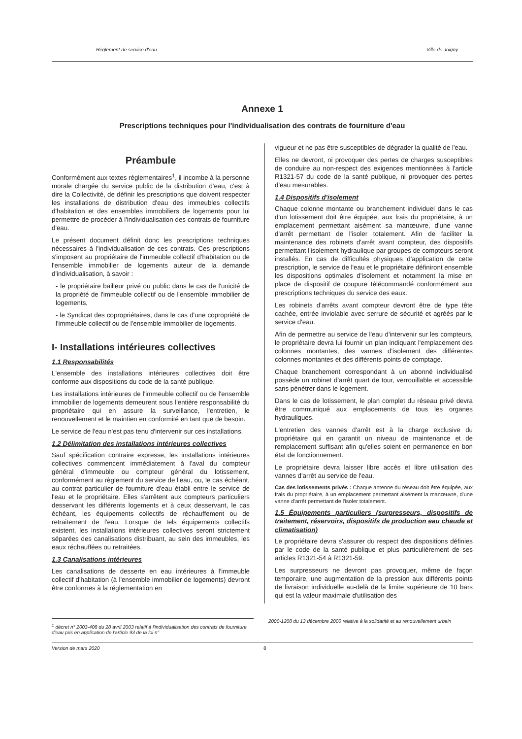Règlement de service d'eau Ville de Joigny
Annexe 1
Prescriptions techniques pour l'individualisation des contrats de fourniture d'eau
Préambule
Conformément aux textes réglementaires<sup>1</sup>, il incombe à la personne morale chargée du service public de la distribution d'eau, c'est à dire la Collectivité, de définir les prescriptions que doivent respecter les installations de distribution d'eau des immeubles collectifs d'habitation et des ensembles immobiliers de logements pour lui permettre de procéder à l'individualisation des contrats de fourniture d'eau.
Le présent document définit donc les prescriptions techniques nécessaires à l'individualisation de ces contrats. Ces prescriptions s'imposent au propriétaire de l'immeuble collectif d'habitation ou de l'ensemble immobilier de logements auteur de la demande d'individualisation, à savoir :
- le propriétaire bailleur privé ou public dans le cas de l'unicité de la propriété de l'immeuble collectif ou de l'ensemble immobilier de logements,
- le Syndicat des copropriétaires, dans le cas d'une copropriété de l'immeuble collectif ou de l'ensemble immobilier de logements.
I- Installations intérieures collectives
1.1 Responsabilités
L'ensemble des installations intérieures collectives doit être conforme aux dispositions du code de la santé publique.
Les installations intérieures de l'immeuble collectif ou de l'ensemble immobilier de logements demeurent sous l'entière responsabilité du propriétaire qui en assure la surveillance, l'entretien, le renouvellement et le maintien en conformité en tant que de besoin.
Le service de l'eau n'est pas tenu d'intervenir sur ces installations.
1.2 Délimitation des installations intérieures collectives
Sauf spécification contraire expresse, les installations intérieures collectives commencent immédiatement à l'aval du compteur général d'immeuble ou compteur général du lotissement, conformément au règlement du service de l'eau, ou, le cas échéant, au contrat particulier de fourniture d'eau établi entre le service de l'eau et le propriétaire. Elles s'arrêtent aux compteurs particuliers desservant les différents logements et à ceux desservant, le cas échéant, les équipements collectifs de réchauffement ou de retraitement de l'eau. Lorsque de tels équipements collectifs existent, les installations intérieures collectives seront strictement séparées des canalisations distribuant, au sein des immeubles, les eaux réchauffées ou retraitées.
1.3 Canalisations intérieures
Les canalisations de desserte en eau intérieures à l'immeuble collectif d'habitation (à l'ensemble immobilier de logements) devront être conformes à la réglementation en
vigueur et ne pas être susceptibles de dégrader la qualité de l'eau.
Elles ne devront, ni provoquer des pertes de charges susceptibles de conduire au non-respect des exigences mentionnées à l'article R1321-57 du code de la santé publique, ni provoquer des pertes d'eau mesurables.
1.4 Dispositifs d'isolement
Chaque colonne montante ou branchement individuel dans le cas d'un lotissement doit être équipée, aux frais du propriétaire, à un emplacement permettant aisément sa manœuvre, d'une vanne d'arrêt permettant de l'isoler totalement. Afin de faciliter la maintenance des robinets d'arrêt avant compteur, des dispositifs permettant l'isolement hydraulique par groupes de compteurs seront installés. En cas de difficultés physiques d'application de cette prescription, le service de l'eau et le propriétaire définiront ensemble les dispositions optimales d'isolement et notamment la mise en place de dispositif de coupure télécommandé conformément aux prescriptions techniques du service des eaux.
Les robinets d'arrêts avant compteur devront être de type tête cachée, entrée inviolable avec serrure de sécurité et agréés par le service d'eau.
Afin de permettre au service de l'eau d'intervenir sur les compteurs, le propriétaire devra lui fournir un plan indiquant l'emplacement des colonnes montantes, des vannes d'isolement des différentes colonnes montantes et des différents points de comptage.
Chaque branchement correspondant à un abonné individualisé possède un robinet d'arrêt quart de tour, verrouillable et accessible sans pénétrer dans le logement.
Dans le cas de lotissement, le plan complet du réseau privé devra être communiqué aux emplacements de tous les organes hydrauliques.
L'entretien des vannes d'arrêt est à la charge exclusive du propriétaire qui en garantit un niveau de maintenance et de remplacement suffisant afin qu'elles soient en permanence en bon état de fonctionnement.
Le propriétaire devra laisser libre accès et libre utilisation des vannes d'arrêt au service de l'eau.
Cas des lotissements privés : Chaque antenne du réseau doit être équipée, aux frais du propriétaire, à un emplacement permettant aisément la manœuvre, d'une vanne d'arrêt permettant de l'isoler totalement.
1.5 Équipements particuliers (surpresseurs, dispositifs de traitement, réservoirs, dispositifs de production eau chaude et climatisation)
Le propriétaire devra s'assurer du respect des dispositions définies par le code de la santé publique et plus particulièrement de ses articles R1321-54 à R1321-59.
Les surpresseurs ne devront pas provoquer, même de façon temporaire, une augmentation de la pression aux différents points de livraison individuelle au-delà de la limite supérieure de 10 bars qui est la valeur maximale d'utilisation des
<sup>1</sup> décret n° 2003-408 du 28 avril 2003 relatif à l'individualisation des contrats de fourniture d'eau pris en application de l'article 93 de la loi n°
2000-1208 du 13 décembre 2000 relative à la solidarité et au renouvellement urbain
Version de mars 2020 8